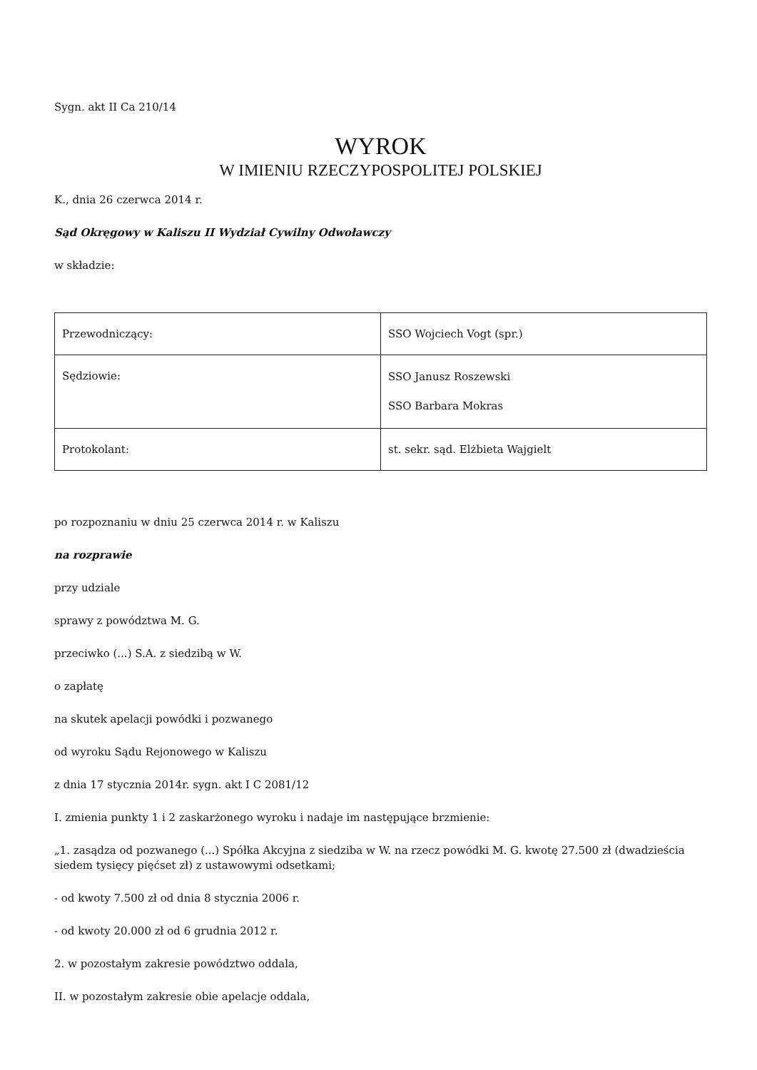Sygn. akt II Ca 210/14
WYROK
W IMIENIU RZECZYPOSPOLITEJ POLSKIEJ
K., dnia 26 czerwca 2014 r.
Sąd Okręgowy w Kaliszu II Wydział Cywilny Odwoławczy
w składzie:
| Przewodniczący: | SSO Wojciech Vogt (spr.) |
| Sędziowie: | SSO Janusz Roszewski SSO Barbara Mokras |
| Protokolant: | st. sekr. sąd. Elżbieta Wajgielt |
po rozpoznaniu w dniu 25 czerwca 2014 r. w Kaliszu
na rozprawie
przy udziale
sprawy z powództwa M. G.
przeciwko (...) S.A. z siedzibą w W.
o zapłatę
na skutek apelacji powódki i pozwanego
od wyroku Sądu Rejonowego w Kaliszu
z dnia 17 stycznia 2014r. sygn. akt I C 2081/12
I. zmienia punkty 1 i 2 zaskarżonego wyroku i nadaje im następujące brzmienie:
„1. zasądza od pozwanego (...) Spółka Akcyjna z siedziba w W. na rzecz powódki M. G. kwotę 27.500 zł (dwadzieścia siedem tysięcy pięćset zł) z ustawowymi odsetkami;
- od kwoty 7.500 zł od dnia 8 stycznia 2006 r.
- od kwoty 20.000 zł od 6 grudnia 2012 r.
2. w pozostałym zakresie powództwo oddala,
II. w pozostałym zakresie obie apelacje oddala,